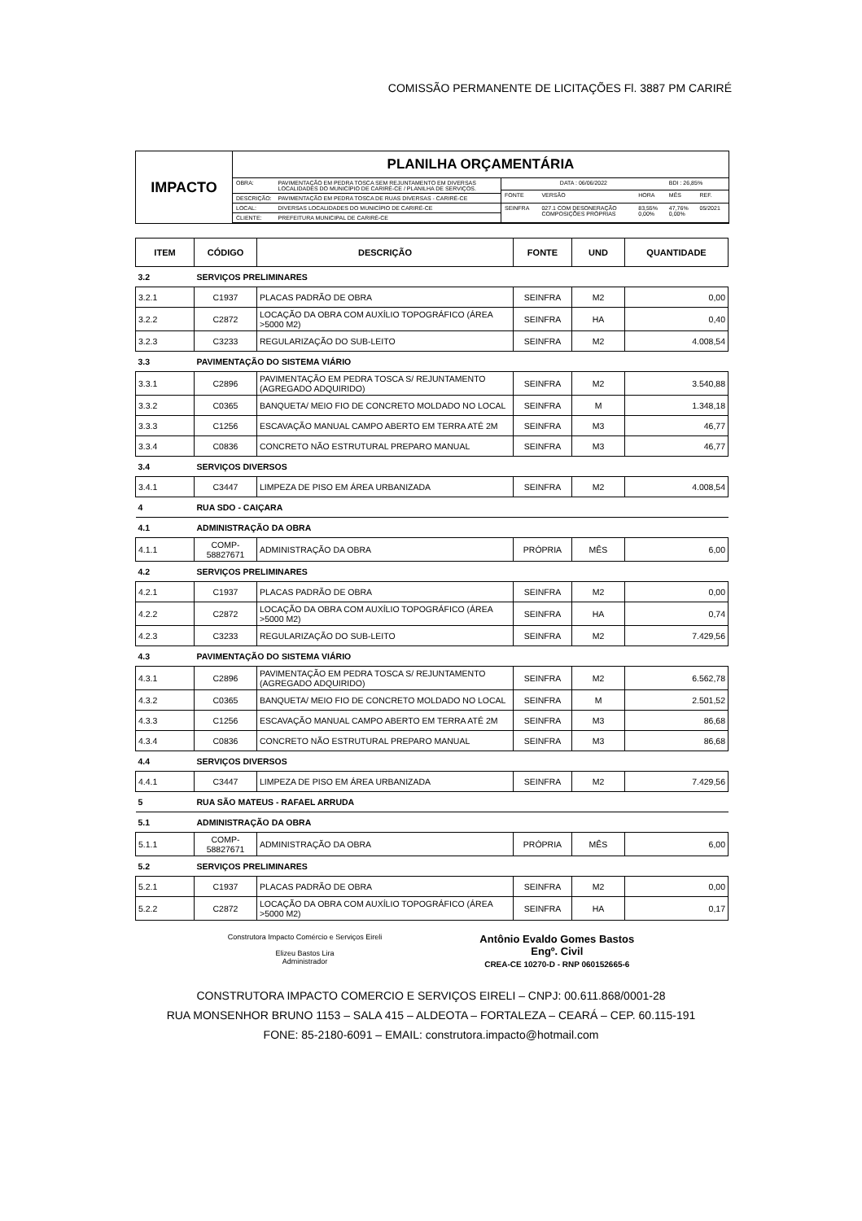COMISSÃO PERMANENTE DE LICITAÇÕES Fl. 3887 PM CARIRÉ
IMPACTO
PLANILHA ORÇAMENTÁRIA
| OBRA: | PAVIMENTAÇÃO EM PEDRA TOSCA SEM REJUNTAMENTO EM DIVERSAS LOCALIDADES DO MUNICÍPIO DE CARIRÉ-CE / PLANILHA DE SERVIÇOS. |
| DESCRIÇÃO: | PAVIMENTAÇÃO EM PEDRA TOSCA DE RUAS DIVERSAS - CARIRÉ-CE |
| LOCAL: | DIVERSAS LOCALIDADES DO MUNICÍPIO DE CARIRÉ-CE |
| CLIENTE: | PREFEITURA MUNICIPAL DE CARIRÉ-CE |
| DATA : 06/06/2022 | | | BDI : 26,85% | |
| FONTE | VERSÃO | HORA | MÊS | REF. |
| SEINFRA | 027.1 COM DESONERAÇÃO COMPOSIÇÕES PRÓPRIAS | 83,55% 0,00% | 47,76% 0,00% | 05/2021 |
| ITEM | CÓDIGO | DESCRIÇÃO | FONTE | UND | QUANTIDADE |
| --- | --- | --- | --- | --- | --- |
| 3.2 | SERVIÇOS PRELIMINARES | | | | |
| 3.2.1 | C1937 | PLACAS PADRÃO DE OBRA | SEINFRA | M2 | 0,00 |
| 3.2.2 | C2872 | LOCAÇÃO DA OBRA COM AUXÍLIO TOPOGRÁFICO (ÁREA >5000 M2) | SEINFRA | HA | 0,40 |
| 3.2.3 | C3233 | REGULARIZAÇÃO DO SUB-LEITO | SEINFRA | M2 | 4.008,54 |
| 3.3 | PAVIMENTAÇÃO DO SISTEMA VIÁRIO | | | | |
| 3.3.1 | C2896 | PAVIMENTAÇÃO EM PEDRA TOSCA S/ REJUNTAMENTO (AGREGADO ADQUIRIDO) | SEINFRA | M2 | 3.540,88 |
| 3.3.2 | C0365 | BANQUETA/ MEIO FIO DE CONCRETO MOLDADO NO LOCAL | SEINFRA | M | 1.348,18 |
| 3.3.3 | C1256 | ESCAVAÇÃO MANUAL CAMPO ABERTO EM TERRA ATÉ 2M | SEINFRA | M3 | 46,77 |
| 3.3.4 | C0836 | CONCRETO NÃO ESTRUTURAL PREPARO MANUAL | SEINFRA | M3 | 46,77 |
| 3.4 | SERVIÇOS DIVERSOS | | | | |
| 3.4.1 | C3447 | LIMPEZA DE PISO EM ÁREA URBANIZADA | SEINFRA | M2 | 4.008,54 |
| 4 | RUA SDO - CAIÇARA | | | | |
| 4.1 | ADMINISTRAÇÃO DA OBRA | | | | |
| 4.1.1 | COMP-58827671 | ADMINISTRAÇÃO DA OBRA | PRÓPRIA | MÊS | 6,00 |
| 4.2 | SERVIÇOS PRELIMINARES | | | | |
| 4.2.1 | C1937 | PLACAS PADRÃO DE OBRA | SEINFRA | M2 | 0,00 |
| 4.2.2 | C2872 | LOCAÇÃO DA OBRA COM AUXÍLIO TOPOGRÁFICO (ÁREA >5000 M2) | SEINFRA | HA | 0,74 |
| 4.2.3 | C3233 | REGULARIZAÇÃO DO SUB-LEITO | SEINFRA | M2 | 7.429,56 |
| 4.3 | PAVIMENTAÇÃO DO SISTEMA VIÁRIO | | | | |
| 4.3.1 | C2896 | PAVIMENTAÇÃO EM PEDRA TOSCA S/ REJUNTAMENTO (AGREGADO ADQUIRIDO) | SEINFRA | M2 | 6.562,78 |
| 4.3.2 | C0365 | BANQUETA/ MEIO FIO DE CONCRETO MOLDADO NO LOCAL | SEINFRA | M | 2.501,52 |
| 4.3.3 | C1256 | ESCAVAÇÃO MANUAL CAMPO ABERTO EM TERRA ATÉ 2M | SEINFRA | M3 | 86,68 |
| 4.3.4 | C0836 | CONCRETO NÃO ESTRUTURAL PREPARO MANUAL | SEINFRA | M3 | 86,68 |
| 4.4 | SERVIÇOS DIVERSOS | | | | |
| 4.4.1 | C3447 | LIMPEZA DE PISO EM ÁREA URBANIZADA | SEINFRA | M2 | 7.429,56 |
| 5 | RUA SÃO MATEUS - RAFAEL ARRUDA | | | | |
| 5.1 | ADMINISTRAÇÃO DA OBRA | | | | |
| 5.1.1 | COMP-58827671 | ADMINISTRAÇÃO DA OBRA | PRÓPRIA | MÊS | 6,00 |
| 5.2 | SERVIÇOS PRELIMINARES | | | | |
| 5.2.1 | C1937 | PLACAS PADRÃO DE OBRA | SEINFRA | M2 | 0,00 |
| 5.2.2 | C2872 | LOCAÇÃO DA OBRA COM AUXÍLIO TOPOGRÁFICO (ÁREA >5000 M2) | SEINFRA | HA | 0,17 |
Construtora Impacto Comércio e Serviços Eireli
Elizeu Bastos Lira
Administrador
Antônio Evaldo Gomes Bastos
Engº. Civil
CREA-CE 10270-D - RNP 060152665-6
CONSTRUTORA IMPACTO COMERCIO E SERVIÇOS EIRELI – CNPJ: 00.611.868/0001-28
RUA MONSENHOR BRUNO 1153 – SALA 415 – ALDEOTA – FORTALEZA – CEARÁ – CEP. 60.115-191
FONE: 85-2180-6091 – EMAIL: construtora.impacto@hotmail.com